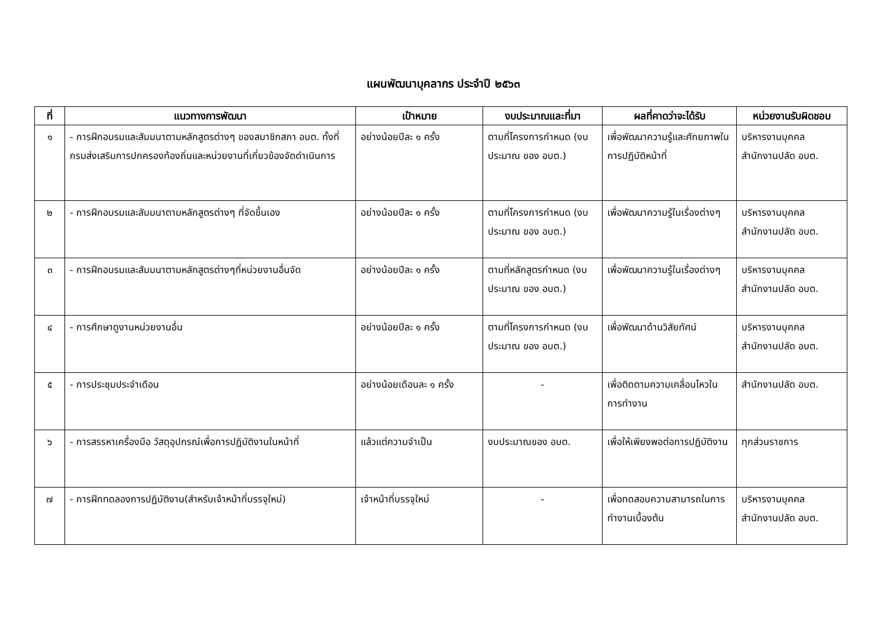แผนพัฒนาบุคลากร ประจำปี ๒๕๖๓
| ที่ | แนวทางการพัฒนา | เป้าหมาย | งบประมาณและที่มา | ผลที่คาดว่าจะได้รับ | หน่วยงานรับผิดชอบ |
| --- | --- | --- | --- | --- | --- |
| ๑ | - การฝึกอบรมและสัมมนาตามหลักสูตรต่างๆ ของสมาชิกสภา อบต. ทั้งที่กรมส่งเสริมการปกครองท้องถิ่นและหน่วยงานที่เกี่ยวข้องจัดดำเนินการ | อย่างน้อยปีละ ๑ ครั้ง | ตามที่โครงการกำหนด (งบประมาณ ของ อบต.) | เพื่อพัฒนาความรู้และศักยภาพในการปฏิบัติหน้าที่ | บริหารงานบุคคล สำนักงานปลัด อบต. |
| ๒ | - การฝึกอบรมและสัมมนาตามหลักสูตรต่างๆ ที่จัดขึ้นเอง | อย่างน้อยปีละ ๑ ครั้ง | ตามที่โครงการกำหนด (งบประมาณ ของ อบต.) | เพื่อพัฒนาความรู้ในเรื่องต่างๆ | บริหารงานบุคคล สำนักงานปลัด อบต. |
| ๓ | - การฝึกอบรมและสัมมนาตามหลักสูตรต่างๆที่หน่วยงานอื่นจัด | อย่างน้อยปีละ ๑ ครั้ง | ตามที่หลักสูตรกำหนด (งบประมาณ ของ อบต.) | เพื่อพัฒนาความรู้ในเรื่องต่างๆ | บริหารงานบุคคล สำนักงานปลัด อบต. |
| ๔ | - การศึกษาดูงานหน่วยงานอื่น | อย่างน้อยปีละ ๑ ครั้ง | ตามที่โครงการกำหนด (งบประมาณ ของ อบต.) | เพื่อพัฒนาด้านวิสัยทัศน์ | บริหารงานบุคคล สำนักงานปลัด อบต. |
| ๕ | - การประชุมประจำเดือน | อย่างน้อยเดือนละ ๑ ครั้ง | - | เพื่อติดตามความเคลื่อนไหวในการทำงาน | สำนักงานปลัด อบต. |
| ๖ | - การสรรหาเครื่องมือ วัสดุอุปกรณ์เพื่อการปฏิบัติงานในหน้าที่ | แล้วแต่ความจำเป็น | งบประมาณของ อบต. | เพื่อให้เพียงพอต่อการปฏิบัติงาน | ทุกส่วนราชการ |
| ๗ | - การฝึกทดลองการปฏิบัติงาน(สำหรับเจ้าหน้าที่บรรจุใหม่) | เจ้าหน้าที่บรรจุใหม่ | - | เพื่อทดสอบความสามารถในการทำงานเบื้องต้น | บริหารงานบุคคล สำนักงานปลัด อบต. |